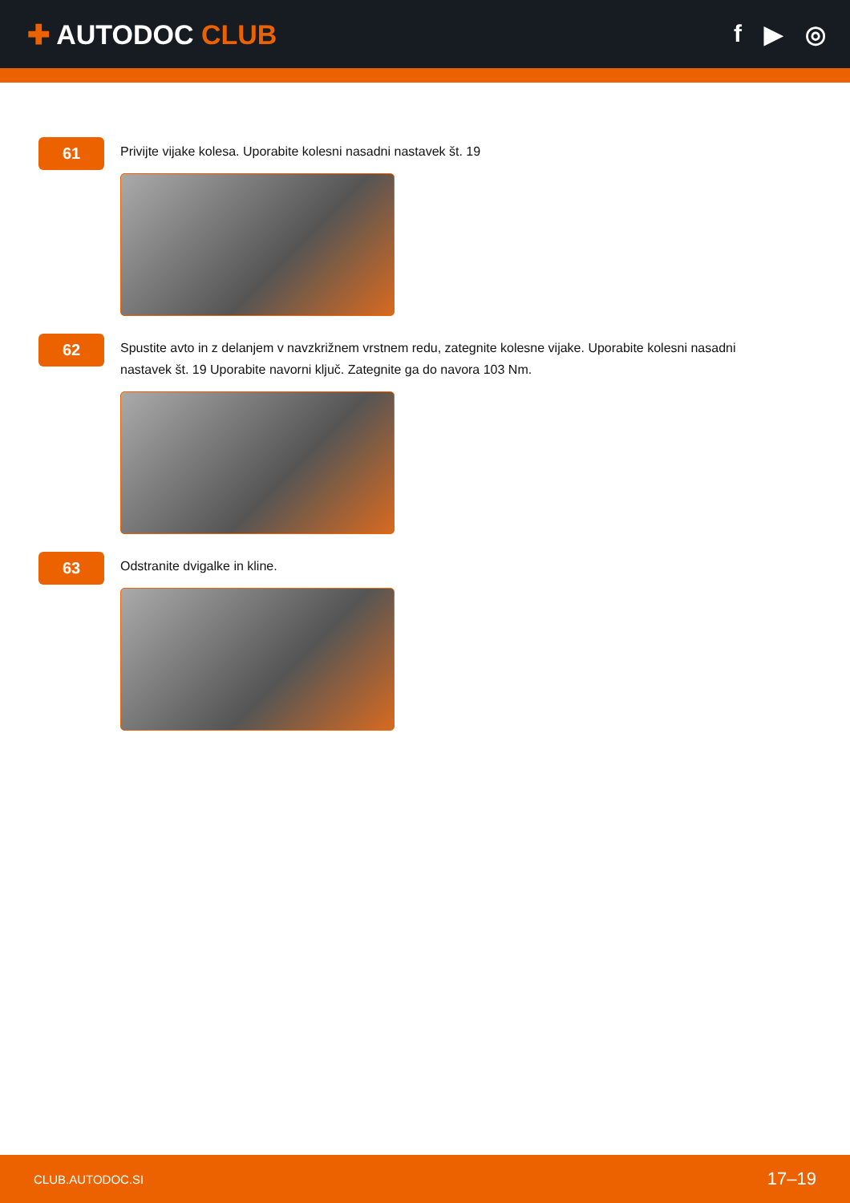✚ AUTODOC CLUB f ▶ ◎
61
Privijte vijake kolesa. Uporabite kolesni nasadni nastavek št. 19
62
Spustite avto in z delanjem v navzkrižnem vrstnem redu, zategnite kolesne vijake. Uporabite kolesni nasadni nastavek št. 19 Uporabite navorni ključ. Zategnite ga do navora 103 Nm.
63
Odstranite dvigalke in kline.
CLUB.AUTODOC.SI 17–19